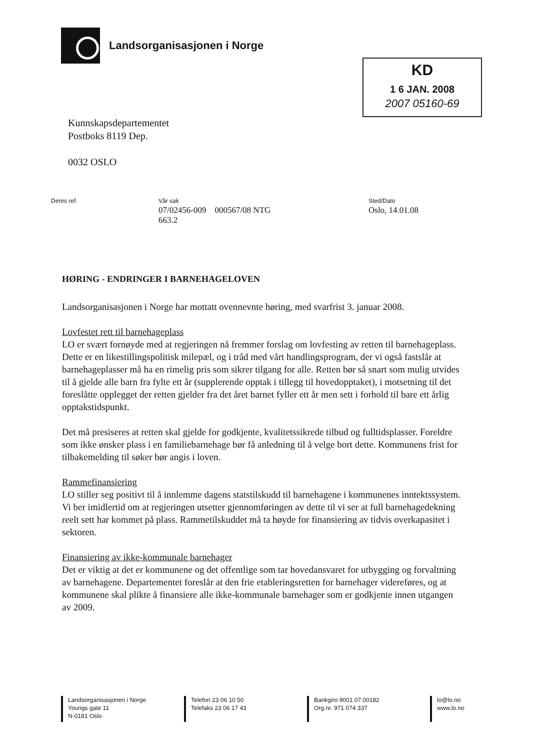Landsorganisasjonen i Norge
KD
1 6 JAN. 2008
2007 05160-69
Kunnskapsdepartementet
Postboks 8119 Dep.
0032 OSLO
Deres ref. Vår sak
07/02456-009 000567/08 NTG
663.2
Sted/Dato
Oslo, 14.01.08
HØRING - ENDRINGER I BARNEHAGELOVEN
Landsorganisasjonen i Norge har mottatt ovennevnte høring, med svarfrist 3. januar 2008.
Lovfestet rett til barnehageplass
LO er svært fornøyde med at regjeringen nå fremmer forslag om lovfesting av retten til barnehageplass. Dette er en likestillingspolitisk milepæl, og i tråd med vårt handlingsprogram, der vi også fastslår at barnehageplasser må ha en rimelig pris som sikrer tilgang for alle. Retten bør så snart som mulig utvides til å gjelde alle barn fra fylte ett år (supplerende opptak i tillegg til hovedopptaket), i motsetning til det foreslåtte opplegget der retten gjelder fra det året barnet fyller ett år men sett i forhold til bare ett årlig opptakstidspunkt.
Det må presiseres at retten skal gjelde for godkjente, kvalitetssikrede tilbud og fulltidsplasser. Foreldre som ikke ønsker plass i en familiebarnehage bør få anledning til å velge bort dette. Kommunens frist for tilbakemelding til søker bør angis i loven.
Rammefinansiering
LO stiller seg positivt til å innlemme dagens statstilskudd til barnehagene i kommunenes inntektssystem. Vi ber imidlertid om at regjeringen utsetter gjennomføringen av dette til vi ser at full barnehagedekning reelt sett har kommet på plass. Rammetilskuddet må ta høyde for finansiering av tidvis overkapasitet i sektoren.
Finansiering av ikke-kommunale barnehager
Det er viktig at det er kommunene og det offentlige som tar hovedansvaret for utbygging og forvaltning av barnehagene. Departementet foreslår at den frie etableringsretten for barnehager videreføres, og at kommunene skal plikte å finansiere alle ikke-kommunale barnehager som er godkjente innen utgangen av 2009.
Landsorganisasjonen i Norge
Youngs gate 11
N-0181 Oslo
Telefon 23 06 10 50
Telefaks 23 06 17 43
Bankgiro 9001.07.00182
Org.nr. 971 074 337
lo@lo.no
www.lo.no